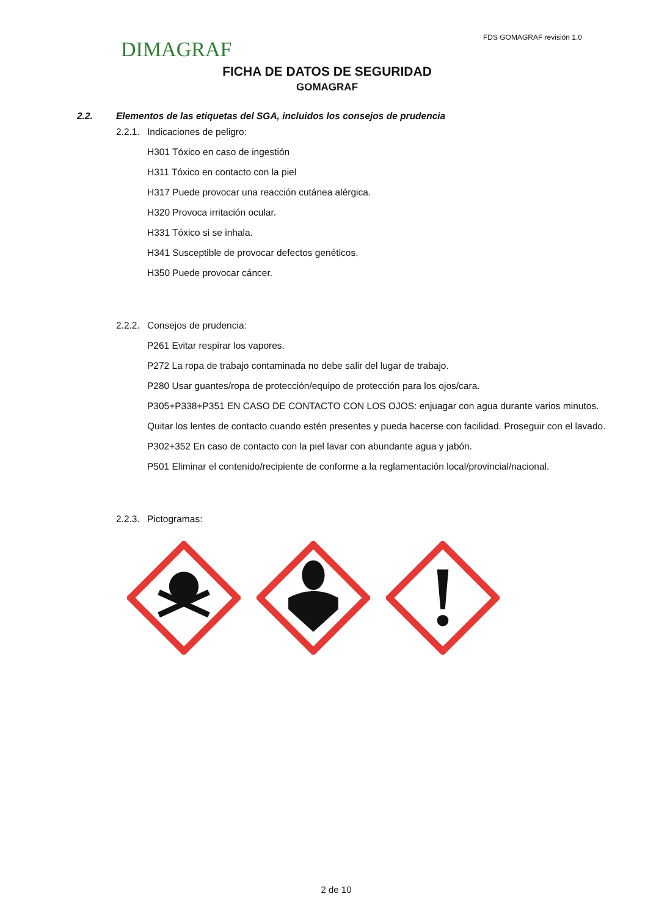DIMAGRAF
FDS GOMAGRAF revisión 1.0
FICHA DE DATOS DE SEGURIDAD
GOMAGRAF
2.2. Elementos de las etiquetas del SGA, incluidos los consejos de prudencia
2.2.1. Indicaciones de peligro:
H301 Tóxico en caso de ingestión
H311 Tóxico en contacto con la piel
H317 Puede provocar una reacción cutánea alérgica.
H320 Provoca irritación ocular.
H331 Tóxico si se inhala.
H341 Susceptible de provocar defectos genéticos.
H350 Puede provocar cáncer.
2.2.2. Consejos de prudencia:
P261 Evitar respirar los vapores.
P272 La ropa de trabajo contaminada no debe salir del lugar de trabajo.
P280 Usar guantes/ropa de protección/equipo de protección para los ojos/cara.
P305+P338+P351 EN CASO DE CONTACTO CON LOS OJOS: enjuagar con agua durante varios minutos. Quitar los lentes de contacto cuando estén presentes y pueda hacerse con facilidad. Proseguir con el lavado.
P302+352 En caso de contacto con la piel lavar con abundante agua y jabón.
P501 Eliminar el contenido/recipiente de conforme a la reglamentación local/provincial/nacional.
2.2.3. Pictogramas:
2 de 10